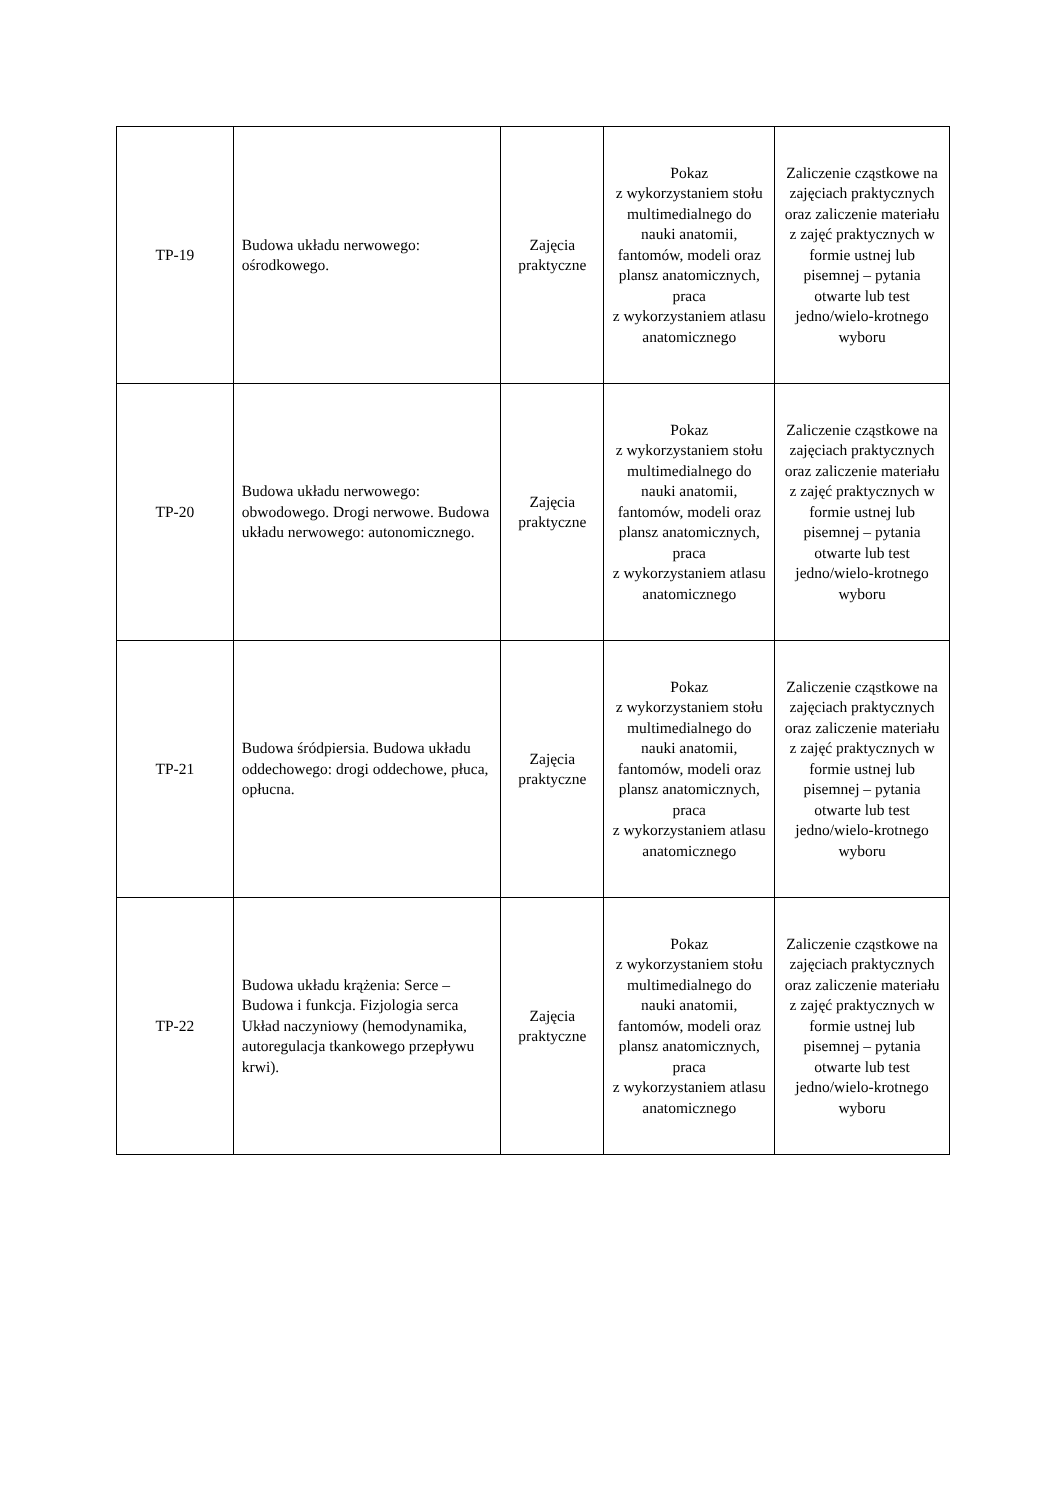| TP-19 | Budowa układu nerwowego: ośrodkowego. | Zajęcia praktyczne | Pokaz z wykorzystaniem stołu multimedialnego do nauki anatomii, fantomów, modeli oraz plansz anatomicznych, praca z wykorzystaniem atlasu anatomicznego | Zaliczenie cząstkowe na zajęciach praktycznych oraz zaliczenie materiału z zajęć praktycznych w formie ustnej lub pisemnej – pytania otwarte lub test jedno/wielo-krotnego wyboru |
| TP-20 | Budowa układu nerwowego: obwodowego. Drogi nerwowe. Budowa układu nerwowego: autonomicznego. | Zajęcia praktyczne | Pokaz z wykorzystaniem stołu multimedialnego do nauki anatomii, fantomów, modeli oraz plansz anatomicznych, praca z wykorzystaniem atlasu anatomicznego | Zaliczenie cząstkowe na zajęciach praktycznych oraz zaliczenie materiału z zajęć praktycznych w formie ustnej lub pisemnej – pytania otwarte lub test jedno/wielo-krotnego wyboru |
| TP-21 | Budowa śródpiersia. Budowa układu oddechowego: drogi oddechowe, płuca, opłucna. | Zajęcia praktyczne | Pokaz z wykorzystaniem stołu multimedialnego do nauki anatomii, fantomów, modeli oraz plansz anatomicznych, praca z wykorzystaniem atlasu anatomicznego | Zaliczenie cząstkowe na zajęciach praktycznych oraz zaliczenie materiału z zajęć praktycznych w formie ustnej lub pisemnej – pytania otwarte lub test jedno/wielo-krotnego wyboru |
| TP-22 | Budowa układu krążenia: Serce – Budowa i funkcja. Fizjologia serca Układ naczyniowy (hemodynamika, autoregulacja tkankowego przepływu krwi). | Zajęcia praktyczne | Pokaz z wykorzystaniem stołu multimedialnego do nauki anatomii, fantomów, modeli oraz plansz anatomicznych, praca z wykorzystaniem atlasu anatomicznego | Zaliczenie cząstkowe na zajęciach praktycznych oraz zaliczenie materiału z zajęć praktycznych w formie ustnej lub pisemnej – pytania otwarte lub test jedno/wielo-krotnego wyboru |